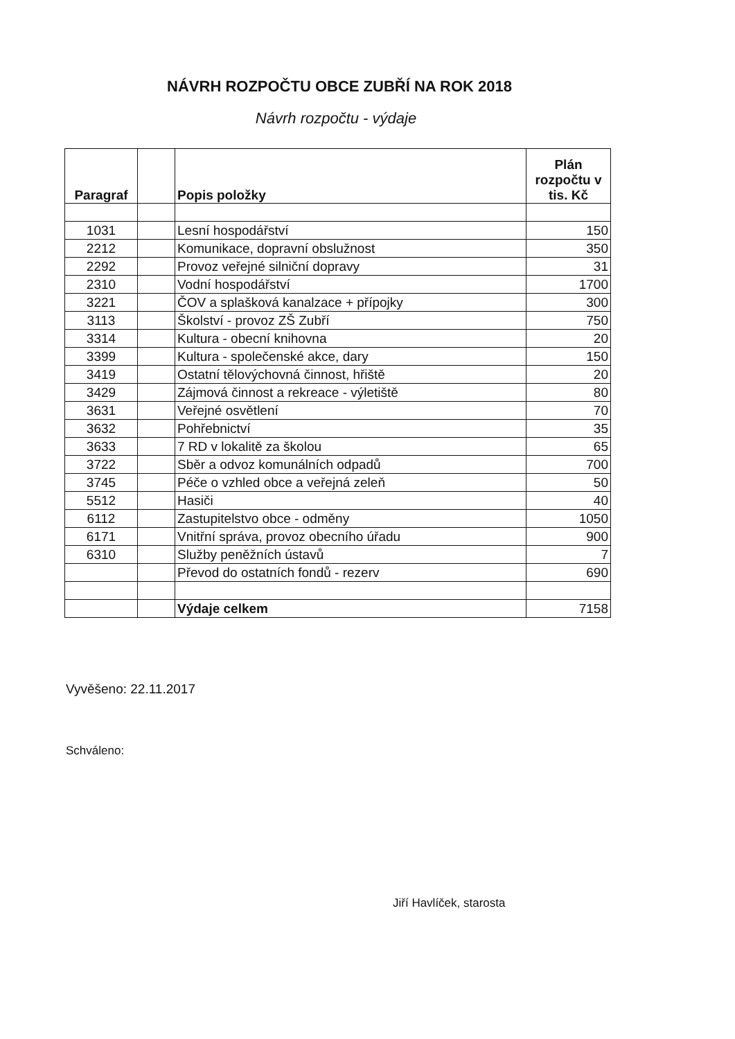NÁVRH ROZPOČTU OBCE ZUBŘÍ NA ROK 2018
Návrh rozpočtu - výdaje
| Paragraf | | Popis položky | Plán rozpočtu v tis. Kč |
| --- | --- | --- | --- |
| 1031 | | Lesní hospodářství | 150 |
| 2212 | | Komunikace, dopravní obslužnost | 350 |
| 2292 | | Provoz veřejné silniční dopravy | 31 |
| 2310 | | Vodní hospodářství | 1700 |
| 3221 | | ČOV a splašková kanalzace + přípojky | 300 |
| 3113 | | Školství - provoz ZŠ Zubří | 750 |
| 3314 | | Kultura - obecní knihovna | 20 |
| 3399 | | Kultura - společenské akce, dary | 150 |
| 3419 | | Ostatní tělovýchovná činnost, hřiště | 20 |
| 3429 | | Zájmová činnost a rekreace - výletiště | 80 |
| 3631 | | Veřejné osvětlení | 70 |
| 3632 | | Pohřebnictví | 35 |
| 3633 | | 7 RD v lokalitě za školou | 65 |
| 3722 | | Sběr a odvoz komunálních odpadů | 700 |
| 3745 | | Péče o vzhled obce a veřejná zeleň | 50 |
| 5512 | | Hasiči | 40 |
| 6112 | | Zastupitelstvo obce - odměny | 1050 |
| 6171 | | Vnitřní správa, provoz obecního úřadu | 900 |
| 6310 | | Služby peněžních ústavů | 7 |
| | | Převod do ostatních fondů - rezerv | 690 |
| | | Výdaje celkem | 7158 |
Vyvěšeno: 22.11.2017
Schváleno:
Jiří Havlíček, starosta